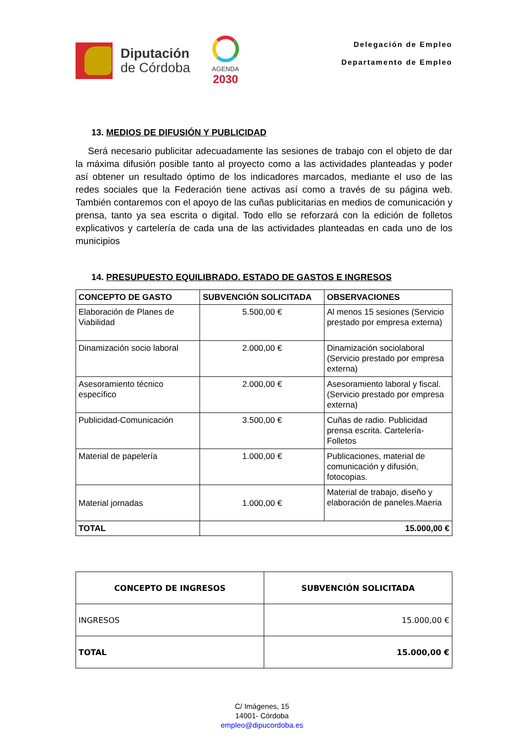Diputación
de Córdoba
AGENDA
2030
Delegación de Empleo
Departamento de Empleo
13. MEDIOS DE DIFUSIÓN Y PUBLICIDAD
Será necesario publicitar adecuadamente las sesiones de trabajo con el objeto de dar la máxima difusión posible tanto al proyecto como a las actividades planteadas y poder así obtener un resultado óptimo de los indicadores marcados, mediante el uso de las redes sociales que la Federación tiene activas así como a través de su página web. También contaremos con el apoyo de las cuñas publicitarias en medios de comunicación y prensa, tanto ya sea escrita o digital. Todo ello se reforzará con la edición de folletos explicativos y cartelería de cada una de las actividades planteadas en cada uno de los municipios
14. PRESUPUESTO EQUILIBRADO. ESTADO DE GASTOS E INGRESOS
| CONCEPTO DE GASTO | SUBVENCIÓN SOLICITADA | OBSERVACIONES |
| --- | --- | --- |
| Elaboración de Planes de Viabilidad | 5.500,00 € | Al menos 15 sesiones (Servicio prestado por empresa externa) |
| Dinamización socio laboral | 2.000,00 € | Dinamización sociolaboral (Servicio prestado por empresa externa) |
| Asesoramiento técnico específico | 2.000,00 € | Asesoramiento laboral y fiscal. (Servicio prestado por empresa externa) |
| Publicidad-Comunicación | 3.500,00 € | Cuñas de radio. Publicidad prensa escrita. Cartelería-Folletos |
| Material de papelería | 1.000,00 € | Publicaciones, material de comunicación y difusión, fotocopias. |
| Material jornadas | 1.000,00 € | Material de trabajo, diseño y elaboración de paneles.Maeria |
| TOTAL | 15.000,00 € | |
| CONCEPTO DE INGRESOS | SUBVENCIÓN SOLICITADA |
| --- | --- |
| INGRESOS | 15.000,00 € |
| TOTAL | 15.000,00 € |
C/ Imágenes, 15
14001- Córdoba
empleo@dipucordoba.es